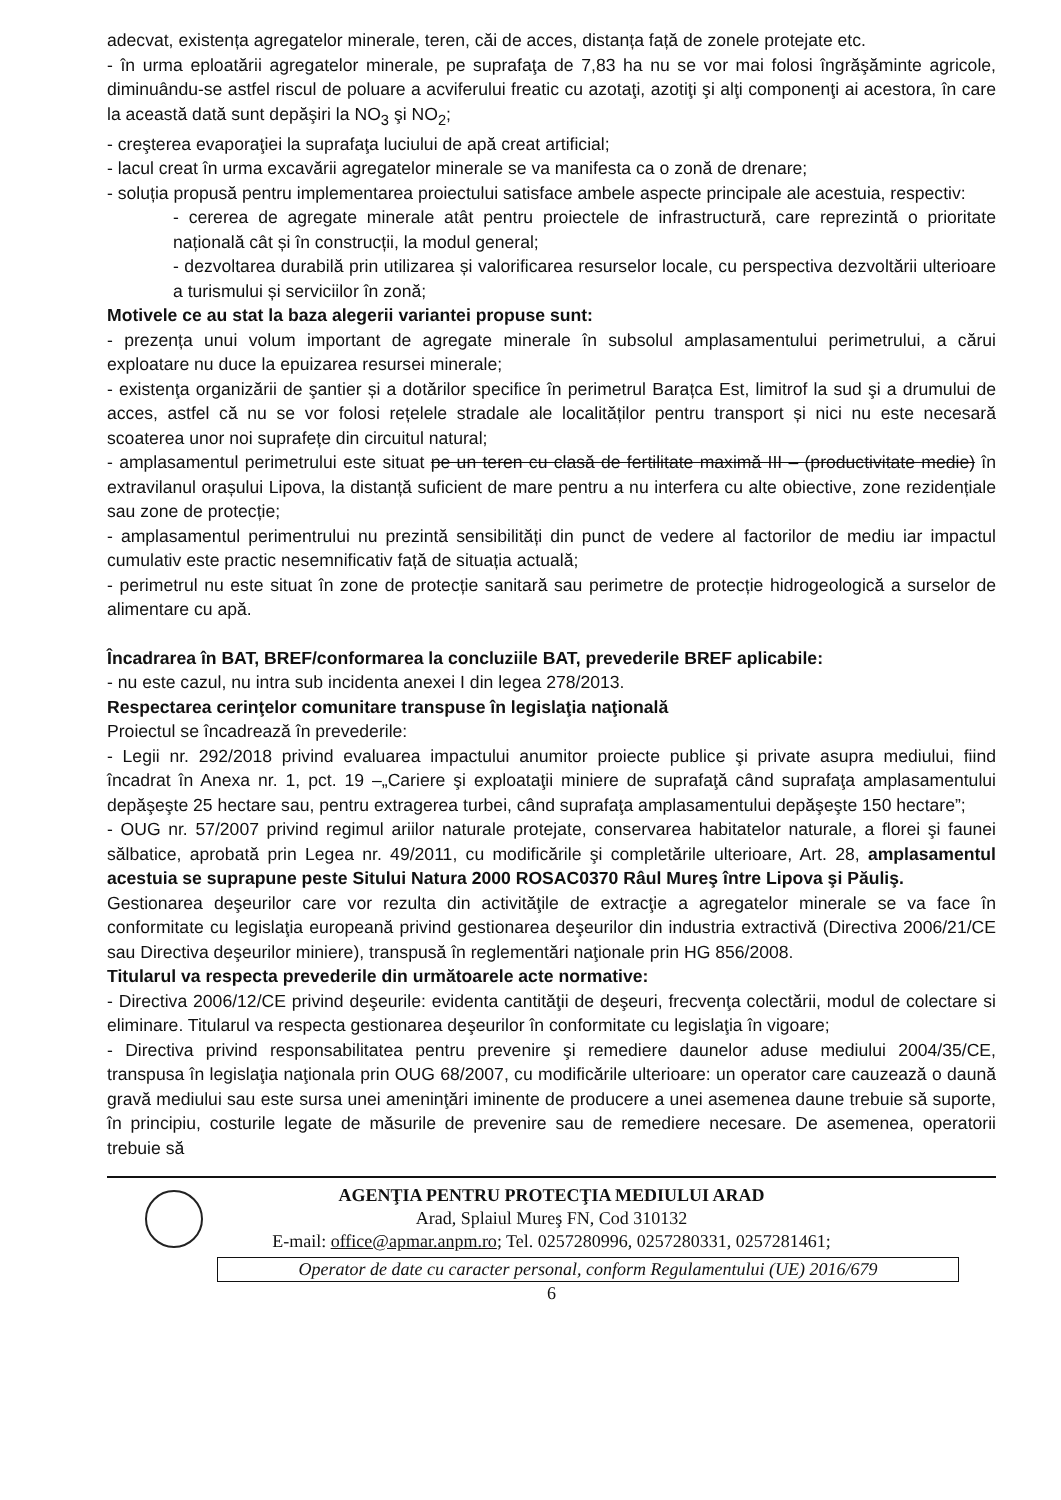adecvat, existența agregatelor minerale, teren, căi de acces, distanța față de zonele protejate etc.
- în urma eploatării agregatelor minerale, pe suprafaţa de 7,83 ha nu se vor mai folosi îngrăşăminte agricole, diminuându-se astfel riscul de poluare a acviferului freatic cu azotaţi, azotiţi şi alţi componenţi ai acestora, în care la această dată sunt depăşiri la NO<sub>3</sub> şi NO<sub>2</sub>;
- creşterea evaporaţiei la suprafaţa luciului de apă creat artificial;
- lacul creat în urma excavării agregatelor minerale se va manifesta ca o zonă de drenare;
- soluția propusă pentru implementarea proiectului satisface ambele aspecte principale ale acestuia, respectiv:
- cererea de agregate minerale atât pentru proiectele de infrastructură, care reprezintă o prioritate națională cât și în construcții, la modul general;
- dezvoltarea durabilă prin utilizarea și valorificarea resurselor locale, cu perspectiva dezvoltării ulterioare a turismului și serviciilor în zonă;
Motivele ce au stat la baza alegerii variantei propuse sunt:
- prezența unui volum important de agregate minerale în subsolul amplasamentului perimetrului, a cărui exploatare nu duce la epuizarea resursei minerale;
- existenţa organizării de şantier și a dotărilor specifice în perimetrul Barațca Est, limitrof la sud şi a drumului de acces, astfel că nu se vor folosi rețelele stradale ale localităților pentru transport și nici nu este necesară scoaterea unor noi suprafețe din circuitul natural;
- amplasamentul perimetrului este situat pe un teren cu clasă de fertilitate maximă III – (productivitate medie) în extravilanul orașului Lipova, la distanță suficient de mare pentru a nu interfera cu alte obiective, zone rezidențiale sau zone de protecție;
- amplasamentul perimentrului nu prezintă sensibilități din punct de vedere al factorilor de mediu iar impactul cumulativ este practic nesemnificativ față de situația actuală;
- perimetrul nu este situat în zone de protecție sanitară sau perimetre de protecție hidrogeologică a surselor de alimentare cu apă.
Încadrarea în BAT, BREF/conformarea la concluziile BAT, prevederile BREF aplicabile:
- nu este cazul, nu intra sub incidenta anexei I din legea 278/2013.
Respectarea cerinţelor comunitare transpuse în legislaţia naţională
Proiectul se încadrează în prevederile:
- Legii nr. 292/2018 privind evaluarea impactului anumitor proiecte publice şi private asupra mediului, fiind încadrat în Anexa nr. 1, pct. 19 –„Cariere şi exploataţii miniere de suprafaţă când suprafaţa amplasamentului depăşeşte 25 hectare sau, pentru extragerea turbei, când suprafaţa amplasamentului depăşeşte 150 hectare”;
- OUG nr. 57/2007 privind regimul ariilor naturale protejate, conservarea habitatelor naturale, a florei şi faunei sălbatice, aprobată prin Legea nr. 49/2011, cu modificările şi completările ulterioare, Art. 28, amplasamentul acestuia se suprapune peste Sitului Natura 2000 ROSAC0370 Râul Mureş între Lipova şi Păuliş.
Gestionarea deşeurilor care vor rezulta din activităţile de extracţie a agregatelor minerale se va face în conformitate cu legislaţia europeană privind gestionarea deşeurilor din industria extractivă (Directiva 2006/21/CE sau Directiva deşeurilor miniere), transpusă în reglementări naţionale prin HG 856/2008.
Titularul va respecta prevederile din următoarele acte normative:
- Directiva 2006/12/CE privind deşeurile: evidenta cantităţii de deşeuri, frecvenţa colectării, modul de colectare si eliminare. Titularul va respecta gestionarea deşeurilor în conformitate cu legislaţia în vigoare;
- Directiva privind responsabilitatea pentru prevenire şi remediere daunelor aduse mediului 2004/35/CE, transpusa în legislaţia naţionala prin OUG 68/2007, cu modificările ulterioare: un operator care cauzează o daună gravă mediului sau este sursa unei ameninţări iminente de producere a unei asemenea daune trebuie să suporte, în principiu, costurile legate de măsurile de prevenire sau de remediere necesare. De asemenea, operatorii trebuie să
AGENŢIA PENTRU PROTECŢIA MEDIULUI ARAD
Arad, Splaiul Mureş FN, Cod 310132
E-mail: office@apmar.anpm.ro; Tel. 0257280996, 0257280331, 0257281461;
Operator de date cu caracter personal, conform Regulamentului (UE) 2016/679
6